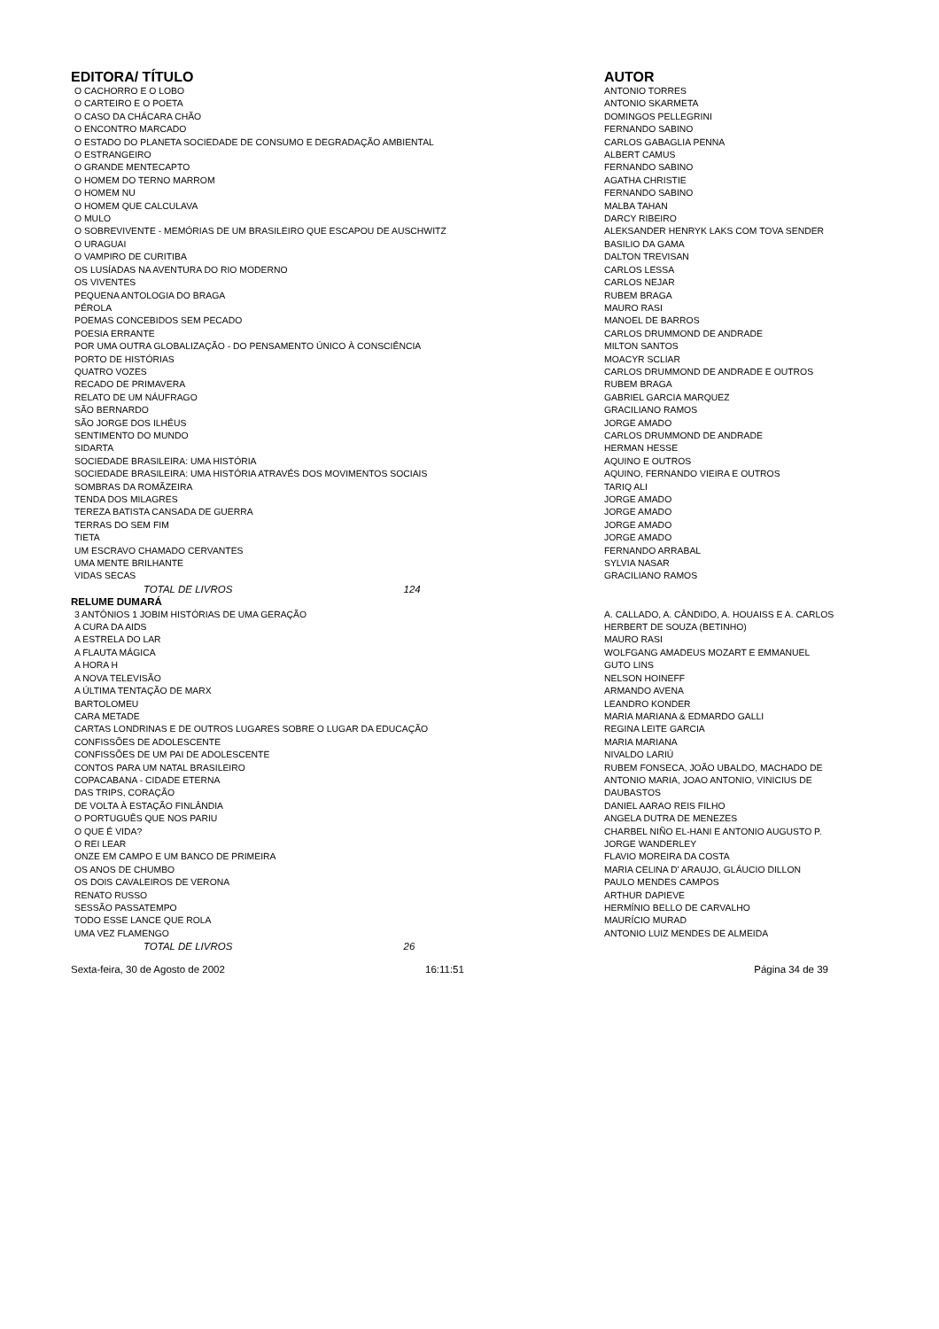| EDITORA/ TÍTULO | AUTOR |
| --- | --- |
| O CACHORRO E O LOBO | ANTONIO TORRES |
| O CARTEIRO E O POETA | ANTONIO SKARMETA |
| O CASO DA CHÁCARA CHÃO | DOMINGOS PELLEGRINI |
| O ENCONTRO MARCADO | FERNANDO SABINO |
| O ESTADO DO PLANETA SOCIEDADE DE CONSUMO E DEGRADAÇÃO AMBIENTAL | CARLOS GABAGLIA PENNA |
| O ESTRANGEIRO | ALBERT CAMUS |
| O GRANDE MENTECAPTO | FERNANDO SABINO |
| O HOMEM DO TERNO MARROM | AGATHA CHRISTIE |
| O HOMEM NU | FERNANDO SABINO |
| O HOMEM QUE CALCULAVA | MALBA TAHAN |
| O MULO | DARCY RIBEIRO |
| O SOBREVIVENTE - MEMÓRIAS DE UM BRASILEIRO QUE ESCAPOU DE AUSCHWITZ | ALEKSANDER HENRYK LAKS COM TOVA SENDER |
| O URAGUAI | BASILIO DA GAMA |
| O VAMPIRO DE CURITIBA | DALTON TREVISAN |
| OS LUSÍADAS NA AVENTURA DO RIO MODERNO | CARLOS LESSA |
| OS VIVENTES | CARLOS NEJAR |
| PEQUENA ANTOLOGIA DO BRAGA | RUBEM BRAGA |
| PÉROLA | MAURO RASI |
| POEMAS CONCEBIDOS SEM PECADO | MANOEL DE BARROS |
| POESIA ERRANTE | CARLOS DRUMMOND DE ANDRADE |
| POR UMA OUTRA GLOBALIZAÇÃO - DO PENSAMENTO ÚNICO À CONSCIÊNCIA | MILTON SANTOS |
| PORTO DE HISTÓRIAS | MOACYR SCLIAR |
| QUATRO VOZES | CARLOS DRUMMOND DE ANDRADE E OUTROS |
| RECADO DE PRIMAVERA | RUBEM BRAGA |
| RELATO DE UM NÁUFRAGO | GABRIEL GARCIA MARQUEZ |
| SÃO BERNARDO | GRACILIANO RAMOS |
| SÃO JORGE DOS ILHÉUS | JORGE AMADO |
| SENTIMENTO DO MUNDO | CARLOS DRUMMOND DE ANDRADE |
| SIDARTA | HERMAN HESSE |
| SOCIEDADE BRASILEIRA: UMA HISTÓRIA | AQUINO E OUTROS |
| SOCIEDADE BRASILEIRA: UMA HISTÓRIA ATRAVÉS DOS MOVIMENTOS SOCIAIS | AQUINO, FERNANDO VIEIRA E OUTROS |
| SOMBRAS DA ROMÃZEIRA | TARIQ ALI |
| TENDA DOS MILAGRES | JORGE AMADO |
| TEREZA BATISTA CANSADA DE GUERRA | JORGE AMADO |
| TERRAS DO SEM FIM | JORGE AMADO |
| TIETA | JORGE AMADO |
| UM ESCRAVO CHAMADO CERVANTES | FERNANDO ARRABAL |
| UMA MENTE BRILHANTE | SYLVIA NASAR |
| VIDAS SECAS | GRACILIANO RAMOS |
| TOTAL DE LIVROS 124 | |
| RELUME DUMARÁ | |
| 3 ANTÔNIOS 1 JOBIM HISTÓRIAS DE UMA GERAÇÃO | A. CALLADO, A. CÂNDIDO, A. HOUAISS E A. CARLOS |
| A CURA DA AIDS | HERBERT DE SOUZA (BETINHO) |
| A ESTRELA DO LAR | MAURO RASI |
| A FLAUTA MÁGICA | WOLFGANG AMADEUS MOZART E EMMANUEL |
| A HORA H | GUTO LINS |
| A NOVA TELEVISÃO | NELSON HOINEFF |
| A ÚLTIMA TENTAÇÃO DE MARX | ARMANDO AVENA |
| BARTOLOMEU | LEANDRO KONDER |
| CARA METADE | MARIA MARIANA & EDMARDO GALLI |
| CARTAS LONDRINAS E DE OUTROS LUGARES SOBRE O LUGAR DA EDUCAÇÃO | REGINA LEITE GARCIA |
| CONFISSÕES DE ADOLESCENTE | MARIA MARIANA |
| CONFISSÕES DE UM PAI DE ADOLESCENTE | NIVALDO LARIÚ |
| CONTOS PARA UM NATAL BRASILEIRO | RUBEM FONSECA, JOÃO UBALDO, MACHADO DE |
| COPACABANA - CIDADE ETERNA | ANTONIO MARIA, JOAO ANTONIO, VINICIUS DE |
| DAS TRIPS, CORAÇÃO | DAUBASTOS |
| DE VOLTA À ESTAÇÃO FINLÂNDIA | DANIEL AARAO REIS FILHO |
| O PORTUGUÊS QUE NOS PARIU | ANGELA DUTRA DE MENEZES |
| O QUE É VIDA? | CHARBEL NIÑO EL-HANI E ANTONIO AUGUSTO P. |
| O REI LEAR | JORGE WANDERLEY |
| ONZE EM CAMPO E UM BANCO DE PRIMEIRA | FLAVIO MOREIRA DA COSTA |
| OS ANOS DE CHUMBO | MARIA CELINA D' ARAUJO, GLÁUCIO DILLON |
| OS DOIS CAVALEIROS DE VERONA | PAULO MENDES CAMPOS |
| RENATO RUSSO | ARTHUR DAPIEVE |
| SESSÃO PASSATEMPO | HERMÍNIO BELLO DE CARVALHO |
| TODO ESSE LANCE QUE ROLA | MAURÍCIO MURAD |
| UMA VEZ FLAMENGO | ANTONIO LUIZ MENDES DE ALMEIDA |
| TOTAL DE LIVROS 26 | |
Sexta-feira, 30 de Agosto de 2002 16:11:51 Página 34 de 39